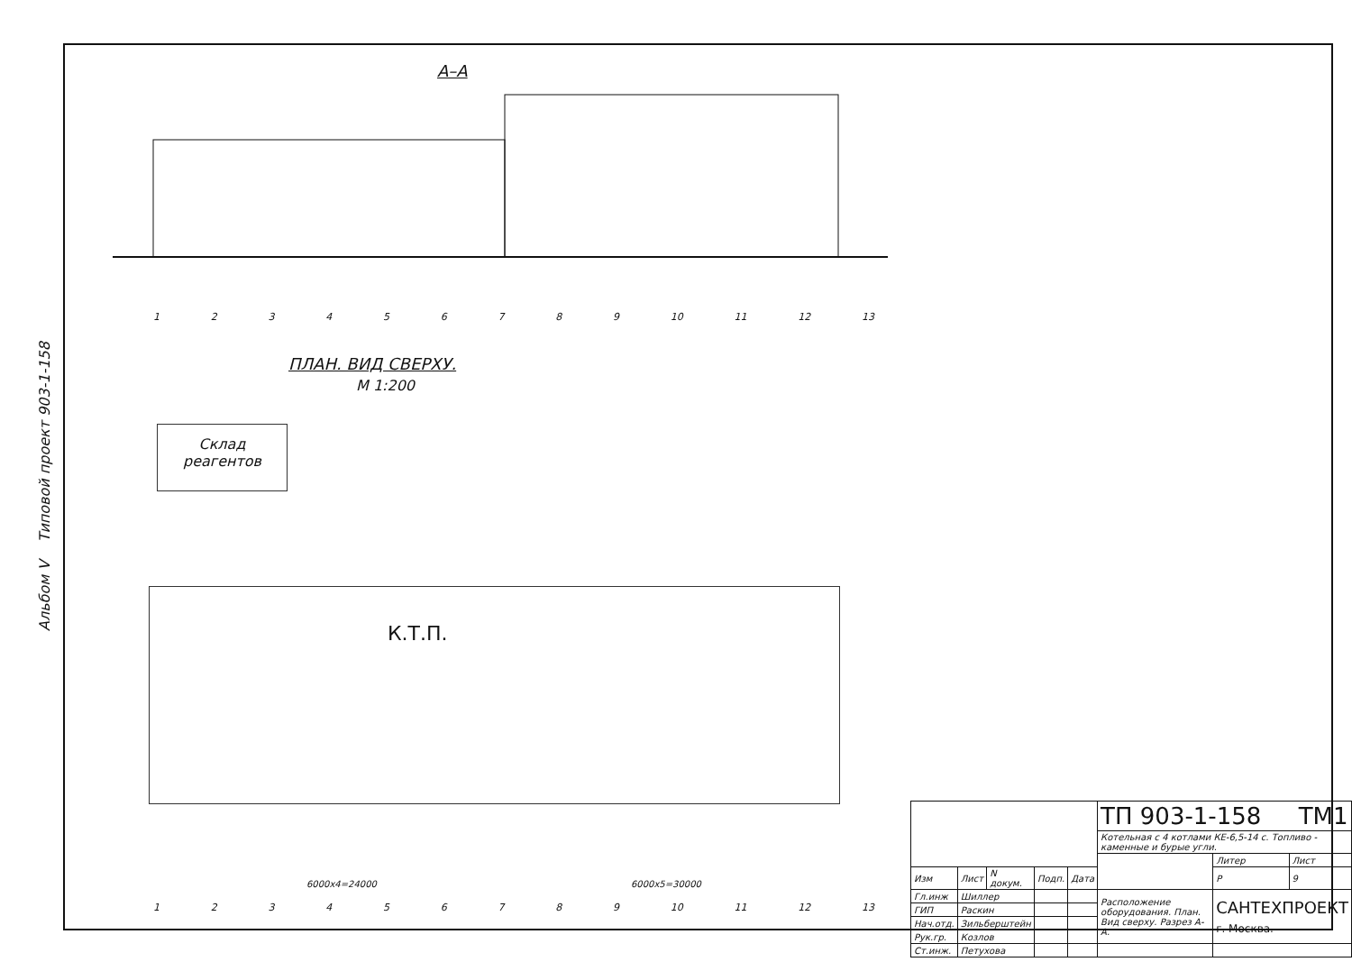Альбом V Типовой проект 903-1-158
А–А
123456789 10 11 12 13
ПЛАН. ВИД СВЕРХУ.
М 1:200
Склад
реагентов
К.Т.П.
123456789 10 11 12 13
6000х5=30000
6000х4=24000
| | | | | | ТП 903-1-158 ТМ1 | | |
| | | | | | Котельная с 4 котлами КЕ-6,5-14 с. Топливо - каменные и бурые угли. | | |
| | | | | | | Литер | Лист |
| Изм | Лист | N докум. | Подп. | Дата | | Р | 9 |
| Гл.инж | Шиллер | | | | Расположение оборудования. План. Вид сверху. Разрез А-А. | САНТЕХПРОЕКТ г. Москва. | |
| ГИП | Раскин | | | | | | |
| Нач.отд. | Зильберштейн | | | | | | |
| Рук.гр. | Козлов | | | | | | |
| Ст.инж. | Петухова | | | | | | |